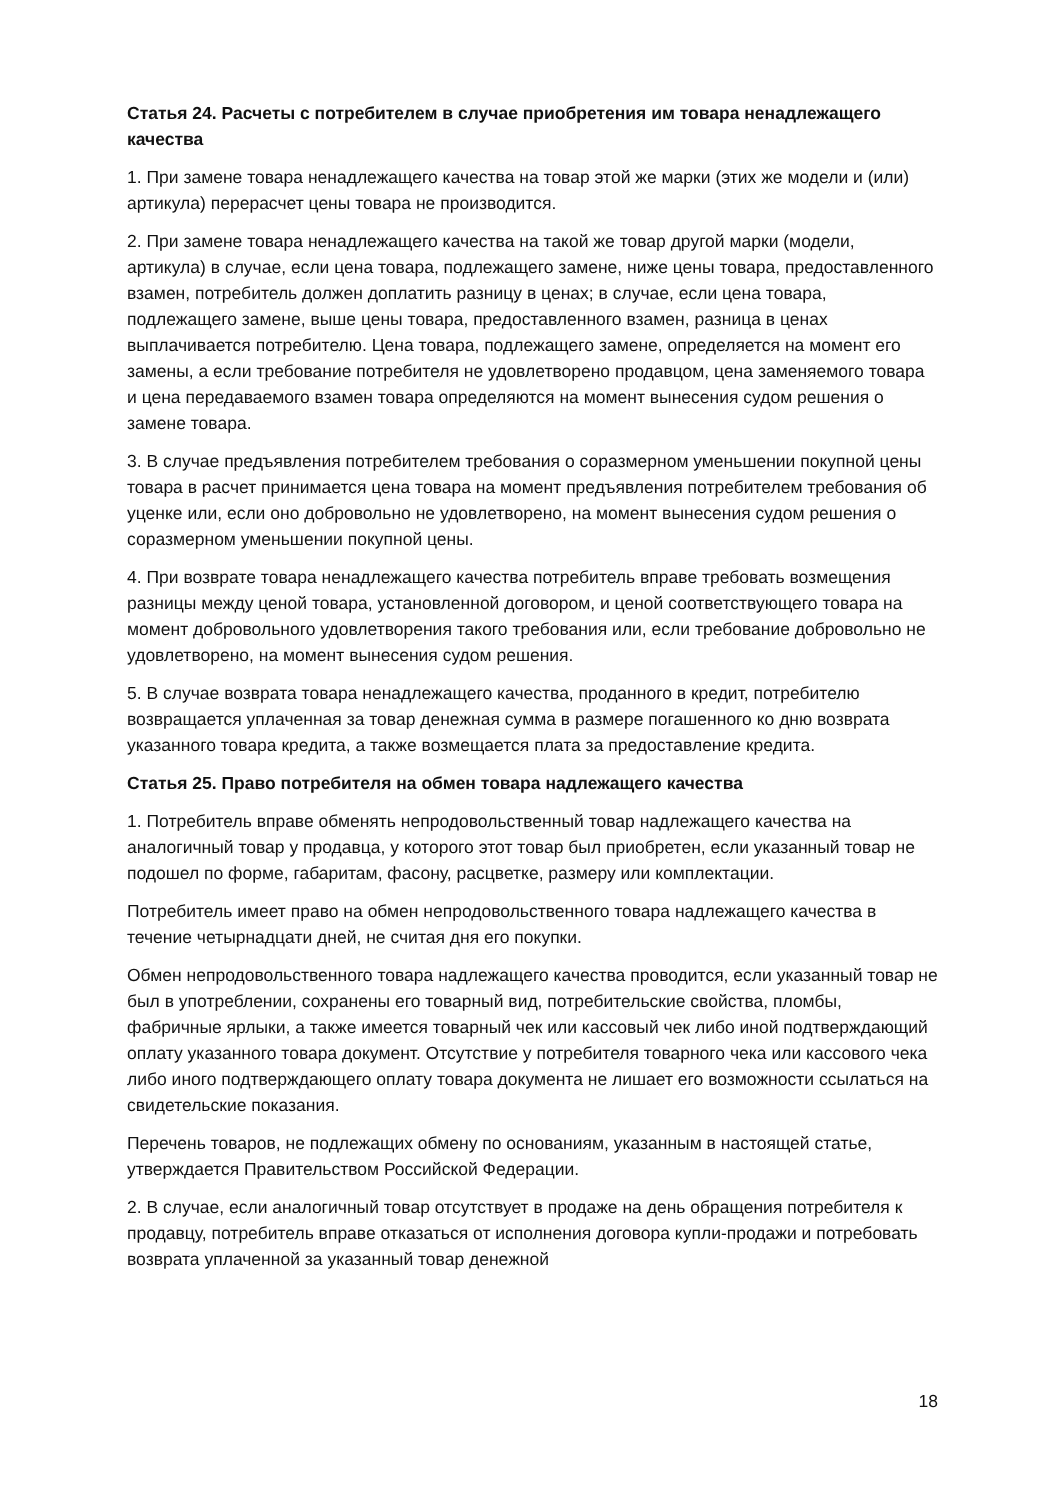Статья 24. Расчеты с потребителем в случае приобретения им товара ненадлежащего качества
1. При замене товара ненадлежащего качества на товар этой же марки (этих же модели и (или) артикула) перерасчет цены товара не производится.
2. При замене товара ненадлежащего качества на такой же товар другой марки (модели, артикула) в случае, если цена товара, подлежащего замене, ниже цены товара, предоставленного взамен, потребитель должен доплатить разницу в ценах; в случае, если цена товара, подлежащего замене, выше цены товара, предоставленного взамен, разница в ценах выплачивается потребителю. Цена товара, подлежащего замене, определяется на момент его замены, а если требование потребителя не удовлетворено продавцом, цена заменяемого товара и цена передаваемого взамен товара определяются на момент вынесения судом решения о замене товара.
3. В случае предъявления потребителем требования о соразмерном уменьшении покупной цены товара в расчет принимается цена товара на момент предъявления потребителем требования об уценке или, если оно добровольно не удовлетворено, на момент вынесения судом решения о соразмерном уменьшении покупной цены.
4. При возврате товара ненадлежащего качества потребитель вправе требовать возмещения разницы между ценой товара, установленной договором, и ценой соответствующего товара на момент добровольного удовлетворения такого требования или, если требование добровольно не удовлетворено, на момент вынесения судом решения.
5. В случае возврата товара ненадлежащего качества, проданного в кредит, потребителю возвращается уплаченная за товар денежная сумма в размере погашенного ко дню возврата указанного товара кредита, а также возмещается плата за предоставление кредита.
Статья 25. Право потребителя на обмен товара надлежащего качества
1. Потребитель вправе обменять непродовольственный товар надлежащего качества на аналогичный товар у продавца, у которого этот товар был приобретен, если указанный товар не подошел по форме, габаритам, фасону, расцветке, размеру или комплектации.
Потребитель имеет право на обмен непродовольственного товара надлежащего качества в течение четырнадцати дней, не считая дня его покупки.
Обмен непродовольственного товара надлежащего качества проводится, если указанный товар не был в употреблении, сохранены его товарный вид, потребительские свойства, пломбы, фабричные ярлыки, а также имеется товарный чек или кассовый чек либо иной подтверждающий оплату указанного товара документ. Отсутствие у потребителя товарного чека или кассового чека либо иного подтверждающего оплату товара документа не лишает его возможности ссылаться на свидетельские показания.
Перечень товаров, не подлежащих обмену по основаниям, указанным в настоящей статье, утверждается Правительством Российской Федерации.
2. В случае, если аналогичный товар отсутствует в продаже на день обращения потребителя к продавцу, потребитель вправе отказаться от исполнения договора купли-продажи и потребовать возврата уплаченной за указанный товар денежной
18